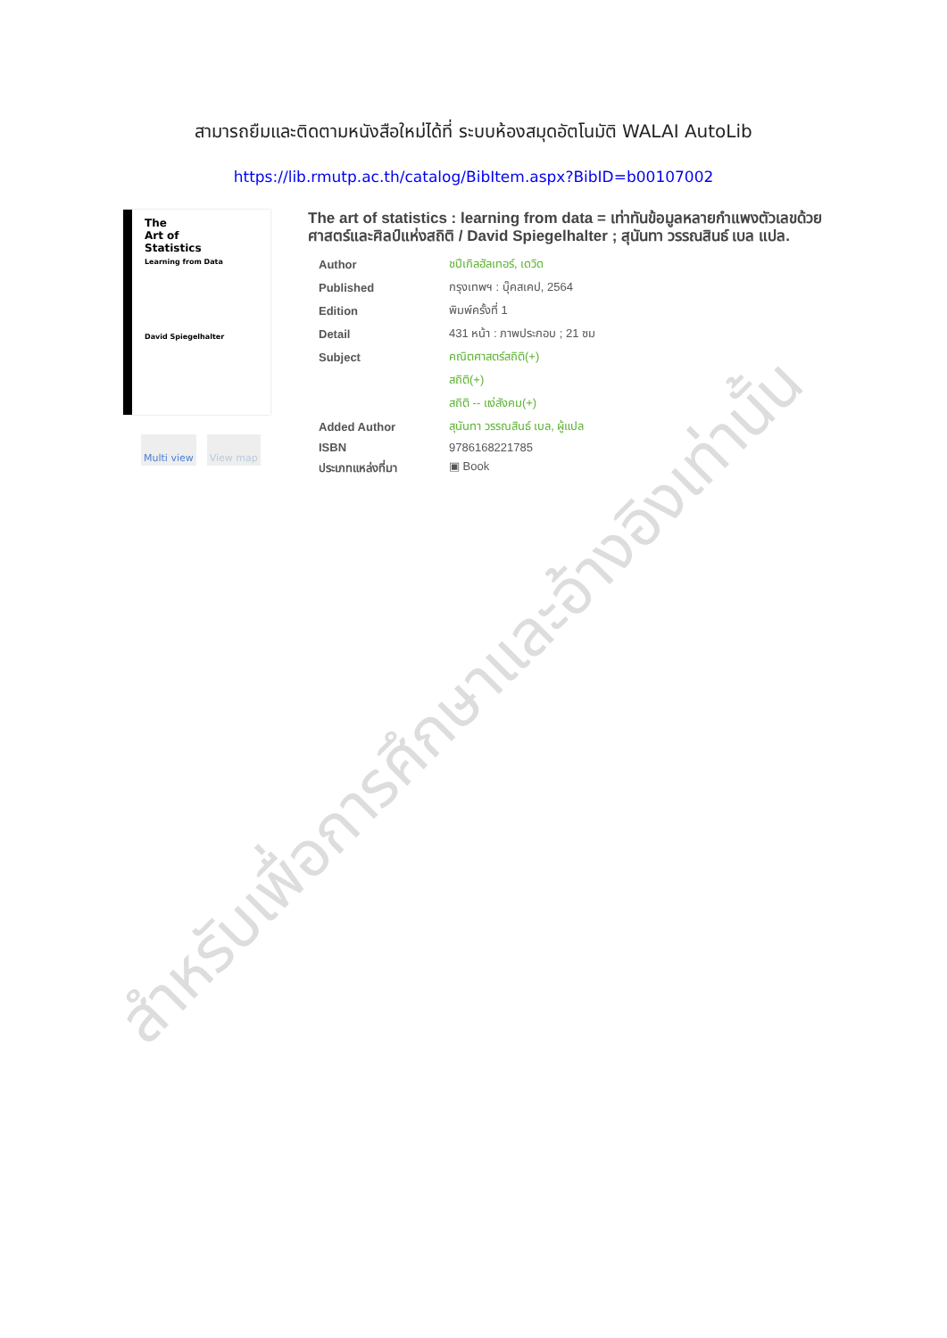สามารถยืมและติดตามหนังสือใหม่ได้ที่ ระบบห้องสมุดอัตโนมัติ WALAI AutoLib
https://lib.rmutp.ac.th/catalog/BibItem.aspx?BibID=b00107002
The
Art of
Statistics
Learning from Data
David Spiegelhalter
Multi view View map
The art of statistics : learning from data = เท่าทันข้อมูลหลายกำแพงตัวเลขด้วยศาสตร์และศิลป์แห่งสถิติ / David Spiegelhalter ; สุนันทา วรรณสินธ์ เบล แปล.
| Author | ชปีเกิลฮัลเทอร์, เดวิด |
| Published | กรุงเทพฯ : บุ๊คสเคป, 2564 |
| Edition | พิมพ์ครั้งที่ 1 |
| Detail | 431 หน้า : ภาพประกอบ ; 21 ซม |
| Subject | คณิตศาสตร์สถิติ(+) |
| | สถิติ(+) |
| | สถิติ -- แง่สังคม(+) |
| Added Author | สุนันทา วรรณสินธ์ เบล, ผู้แปล |
| ISBN | 9786168221785 |
| ประเภทแหล่งที่มา | ▣ Book |
สำหรับเพื่อการศึกษาและอ้างอิงเท่านั้น